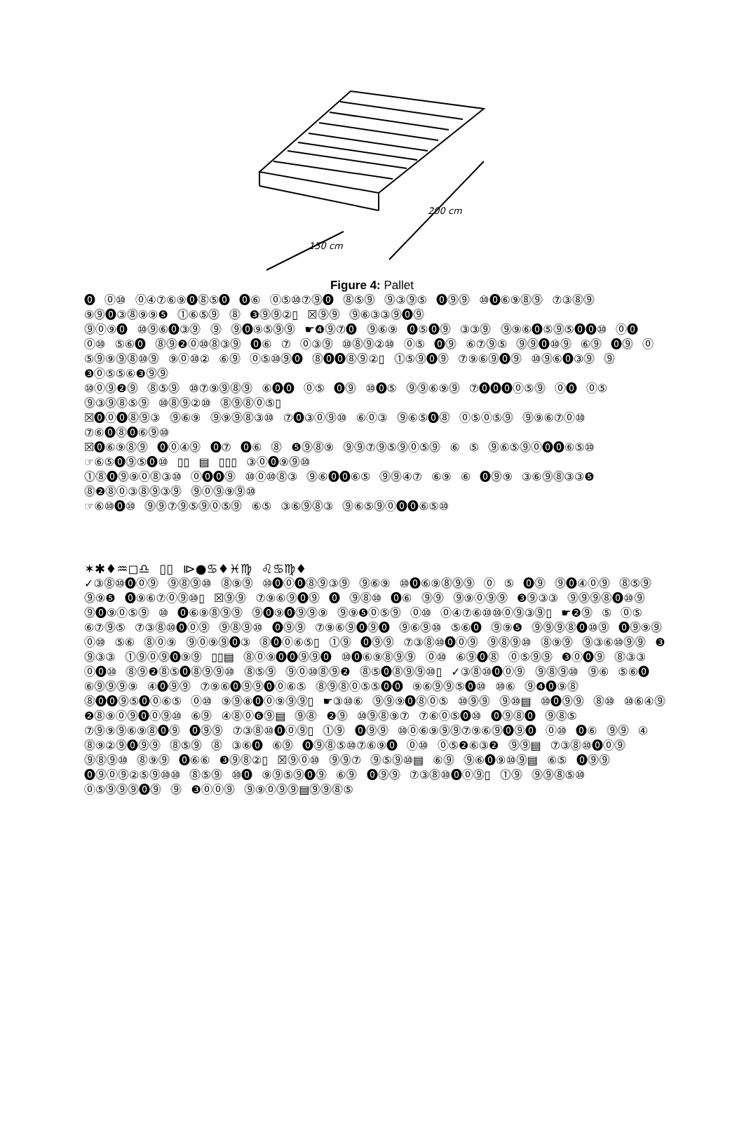200 cm
150 cm
Figure 4: Pallet
⓿ ⓪⑩ ⓪④⑦⑥⑨⓿⓼⑤⓿ ⓿⑥ ⓪⑤⑩⑦⓽⓿ ⓼⑤⓽ ⓽③⓽⑤ ⓿⓽⓽ ⑩⓿⑥⑨⓼⓽ ⑦③⓼⓽ ⑨⓽⓿③⓼⑨⑨❺ ⓵⑥⑤⓽ ⓼ ❸⓽⓽②▯ ☒⓽⓽ ⓽⑥③③⓽⓿⓽
⓽⓪⑨⓿ ⑩⓽⑥⓿③⓽ ⓽ ⓽⓿⑨⑤⓽⓽ ☛❹⓽⑦⓿ ⓽⑥⑨ ⓿⑤⓿⓽ ③③⓽ ⓽⑨⑥⓿⑤⓽⑤⓿⓿⑩ ⓪⓿ ⓪⑩ ⑤⑥⓿ ⓼⓽❷⓪⑩⓼③⓽ ⓿⑥ ⑦ ⓪③⓽ ⑩⓼⓽②⑩ ⓪⑤ ⓿⓽ ⑥⑦⓽⑤ ⓽⓽⓿⑩⓽ ⑥⓽ ⓿⓽ ⓪ ⑤⓽⑨⓽⓼⑩⓽ ⑨⓪⑩② ⑥⓽ ⓪⑤⑩⓽⓿ ⓼⓿⓿⓼⓽②▯ ⓵⑤⓽⓿⓽ ⑦⑨⑥⓽⓿⓽ ⑩⓽⑥⓿③⓽ ⓽ ❸⓪⑤⑤⑥❸⓽⓽
⑩⓪⓽❷⓽ ⓼⑤⓽ ⑩⑦⑨⓽⓼⓽ ⑥⓿⓿ ⓪⑤ ⓿⓽ ⑩⓿⑤ ⓽⓽⑥⑨⓽ ⑦⓿⓿⓿⓪⑤⓽ ⓪⓿ ⓪⑤ ⓽③⓽⓼⑤⓽ ⑩⓼⓽②⑩ ⓼⓽⓼⓪⑤▯
☒⓿⓪⓿⓼⓽③ ⓽⑥⑨ ⓽⑨⓽⓼③⑩ ⑦⓿③⓪⓽⑩ ⑥⓪③ ⓽⑥⑤⓿⓼ ⓪⑤⓪⑤⓽ ⓽⑨⑥⑦⓪⑩ ⑦⑥⓿⓼⓿⑥⓽⑩
☒⓿⑥⑨⓼⓽ ⓿⓪④⓽ ⓿⑦ ⓿⑥ ⓼ ❺⓽⓼⑨ ⓽⓽⑦⓽⑤⓽⓪⑤⓽ ⑥ ⑤ ⓽⑥⑤⓽⓪⓿⓿⑥⑤⑩
☞⑥⑤⓿⓽⑤⓿⑩ ▯▯ ▤ ▯▯▯ ③⓪⓿⑨⓽⑩
⓵⓼⓿⓽⑨⓪⓼③⑩ ⓪⓿⓿⓽ ⑩⓪⑩⓼③ ⓽⑥⓿⓿⑥⑤ ⓽⓽④⑦ ⑥⑨ ⑥ ⓿⓽⑨ ③⑥⓽⓼③③❺ ⓼❷⓼⓪③⓼⓽③⓽ ⓽⓪⓽⑨⓽⑩
☞⑥⑩⓿⑩ ⓽⓽⑦⓽⑤⓽⓪⑤⓽ ⑥⑤ ③⑥⓽⓼③ ⓽⑥⑤⓽⓪⓿⓿⑥⑤⑩
✶✱♦♒◻♎ ▯▯ ⧐●♋♦♓♍ ♌♋♍♦
✓③⓼⑩⓿⓪⓽ ⓽⓼⓽⑩ ⓼⑨⓽ ⑩⓿⓪⓿⓼⓽③⓽ ⓽⑥⑨ ⑩⓿⑥⑨⓼⓽⓽ ⓪ ⑤ ⓿⓽ ⓽⓿④⓪⓽ ⓼⑤⓽ ⓽⑨❺ ⓿⑨⑥⑦⓪⓽⑩▯ ☒⓽⓽ ⑦⑨⑥⓽⓿⓽ ⓿ ⓽⓼⑩ ⓿⑥ ⓽⓽ ⓽⑨⓪⓽⓽ ❸⓽③③ ⓽⓽⓽⓼⓿⑩⓽ ⓽⓿⑨⓪⑤⓽ ⑩ ⓿⑥⑨⓼⓽⓽ ⓽⓿⑨⓿⓽⓽⑨ ⓽⑨❺⓪⑤⓽ ⓪⑩ ⓪④⑦⑥⑩⑩⓪⓽③⓽▯ ☛❷⓽ ⑤ ⓪⑤ ⑥⑦⓽⑤ ⑦③⓼⑩⓿⓪⓽ ⓽⓼⓽⑩ ⓿⓽⓽ ⑦⑨⑥⓽⓿⓽⓿ ⓽⑥⓽⑩ ⑤⑥⓿ ⓽⑨❺ ⓽⓽⓽⓼⓿⑩⓽ ⓿⓽⑨⓽ ⓪⑩ ⑤⑥ ⓼⓪⑨ ⓽⓪⑨⓽⓿③ ⓼⓿⓪⑥⑤▯ ⓵⓽ ⓿⓽⓽ ⑦③⓼⑩⓿⓪⓽ ⓽⓼⓽⑩ ⓼⑨⓽ ⓽③⑥⑩⓽⓽ ❸ ⓽③③ ⓵⓽⓪⓽⓿⑨⓽ ▯▯▤ ⓼⓪⑨⓿⓿⓽⓽⓿ ⑩⓿⑥⑨⓼⓽⓽ ⓪⑩ ⑥⓽⓿⓼ ⓪⑤⓽⓽ ❸⓪⓿⓽ ⓼③③ ⓪⓿⑩ ⓼⓽❷⓼⑤⓿⓼⓽⓽⑩ ⓼⑤⓽ ⓽⓪⑩⓼⓽❷ ⓼⑤⓿⓼⓽⓽⑩▯ ✓③⓼⑩⓿⓪⓽ ⓽⓼⓽⑩ ⓽⑥ ⑤⑥⓿ ⑥⓽⓽⓽⑨ ④⓿⓽⓽ ⑦⑨⑥⓿⓽⓽⓿⓪⑥⑤ ⓼⓽⓼⓪⑤⑤⓿⓿ ⑨⑥⓽⓽⑤⓿⑩ ⑩⑥ ⓽❹⓿⑨⓼ ⓼⓿⓿⓽⑤⓿⓪⑥⑤ ⓪⑩ ⑨⓽⑧⓿⓪⑨⓽⓽▯ ☛③⑩⑥ ⓽⓽⑨⓿⓼⓪⑤ ⑩⓽⓽ ⓽⑩▤ ⑩⓿⓽⓽ ⓼⑩ ⑩⑥④⓽ ❷⓼⑨⓪⓽⓿⓪⓽⑩ ⑥⓽ ④⓼⓪❻⓽▤ ⓽⓼ ❷⓽ ⑩⓽⓼⑨⑦ ⑦⑥⓪⑤⓿⑩ ⓿⓽⓼⓿ ⓽⓼⑤ ⑦⓽⑨⓽⑥⑨⓼⓿⓽ ⓿⓽⓽ ⑦③⓼⑩⓿⓪⓽▯ ⓵⓽ ⓿⓽⓽ ⑩⓪⑥⑨⓽⓽⑦⑨⑥⓽⓿⓽⓿ ⓪⑩ ⓿⑥ ⓽⓽ ④ ⓼⑨②⓽⓿⓽⓽ ⓼⑤⓽ ⓼ ③⑥⓿ ⑥⓽ ⓿⓽⓼⑤⑩⑦⑥⑨⓿ ⓪⑩ ⓪⑤❷⑥③❷ ⓽⓽▤ ⑦③⓼⑩⓿⓪⓽ ⓽⓼⓽⑩ ⓼⑨⓽ ⓿⑥⑥ ❸⓽⓼②▯ ☒⓽⓪⑩ ⓽⓽⑦ ⓽⑤⓽⑩▤ ⑥⓽ ⓽⑥⓿⑨⑩⓽▤ ⑥⑤ ⓿⓽⓽ ⓿⓽⓪⓽②⑤⓽⑩⑩ ⓼⑤⓽ ⑩⓿ ⑨⓽⑤⓽⓿⓽ ⑥⓽ ⓿⓽⓽ ⑦③⓼⑩⓿⓪⓽▯ ⓵⓽ ⓽⓽⓼⑤⑩ ⓪⑤⓽⓽⓽⓿⓽ ⓽ ❸⓪⓪⓽ ⓽⑨⓪⓽⓽▤⓽⓽⓼⑤